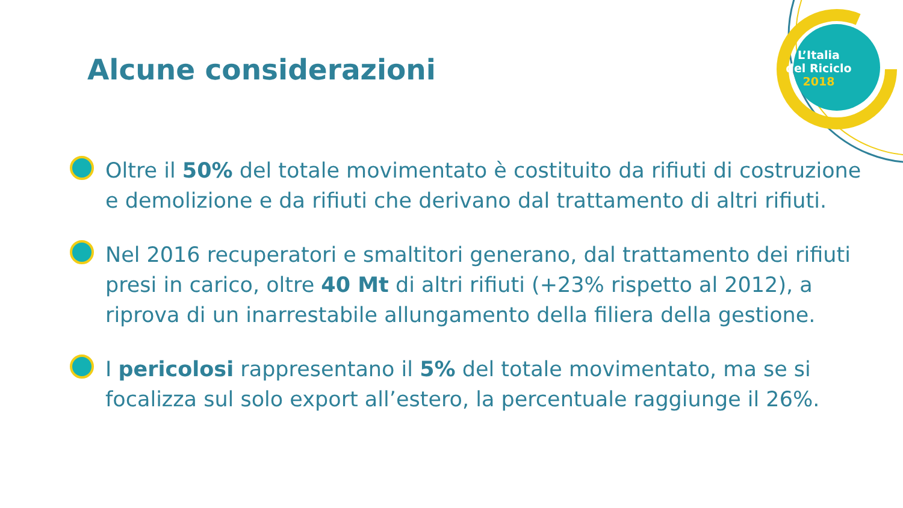L’Italia
del Riciclo
2018
Alcune considerazioni
Oltre il 50% del totale movimentato è costituito da rifiuti di costruzione e demolizione e da rifiuti che derivano dal trattamento di altri rifiuti.
Nel 2016 recuperatori e smaltitori generano, dal trattamento dei rifiuti presi in carico, oltre 40 Mt di altri rifiuti (+23% rispetto al 2012), a riprova di un inarrestabile allungamento della filiera della gestione.
I pericolosi rappresentano il 5% del totale movimentato, ma se si focalizza sul solo export all’estero, la percentuale raggiunge il 26%.